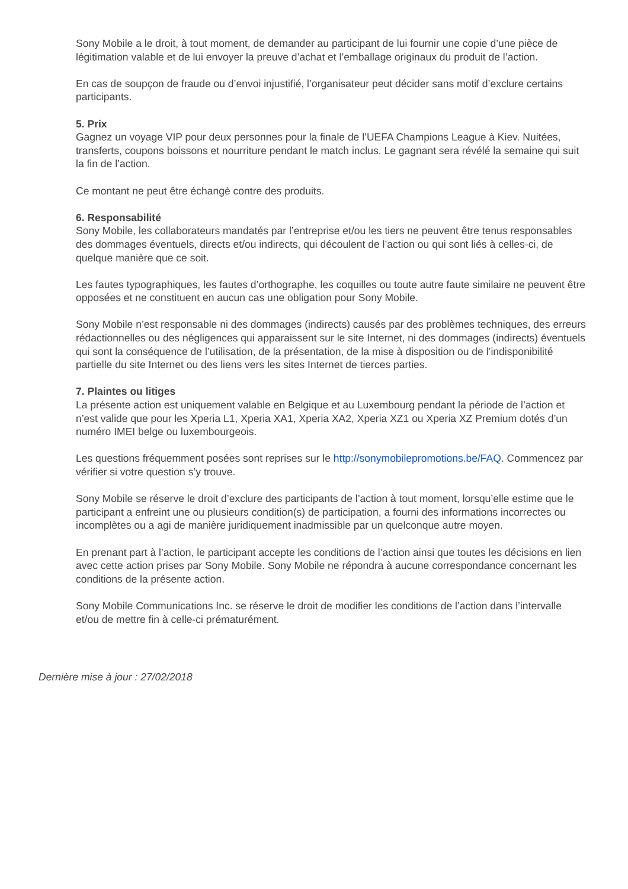Sony Mobile a le droit, à tout moment, de demander au participant de lui fournir une copie d’une pièce de légitimation valable et de lui envoyer la preuve d’achat et l’emballage originaux du produit de l’action.
En cas de soupçon de fraude ou d’envoi injustifié, l’organisateur peut décider sans motif d’exclure certains participants.
5. Prix
Gagnez un voyage VIP pour deux personnes pour la finale de l’UEFA Champions League à Kiev. Nuitées, transferts, coupons boissons et nourriture pendant le match inclus. Le gagnant sera révélé la semaine qui suit la fin de l’action.
Ce montant ne peut être échangé contre des produits.
6. Responsabilité
Sony Mobile, les collaborateurs mandatés par l’entreprise et/ou les tiers ne peuvent être tenus responsables des dommages éventuels, directs et/ou indirects, qui découlent de l’action ou qui sont liés à celles-ci, de quelque manière que ce soit.
Les fautes typographiques, les fautes d’orthographe, les coquilles ou toute autre faute similaire ne peuvent être opposées et ne constituent en aucun cas une obligation pour Sony Mobile.
Sony Mobile n’est responsable ni des dommages (indirects) causés par des problèmes techniques, des erreurs rédactionnelles ou des négligences qui apparaissent sur le site Internet, ni des dommages (indirects) éventuels qui sont la conséquence de l’utilisation, de la présentation, de la mise à disposition ou de l’indisponibilité partielle du site Internet ou des liens vers les sites Internet de tierces parties.
7. Plaintes ou litiges
La présente action est uniquement valable en Belgique et au Luxembourg pendant la période de l’action et n’est valide que pour les Xperia L1, Xperia XA1, Xperia XA2, Xperia XZ1 ou Xperia XZ Premium dotés d’un numéro IMEI belge ou luxembourgeois.
Les questions fréquemment posées sont reprises sur le http://sonymobilepromotions.be/FAQ. Commencez par vérifier si votre question s’y trouve.
Sony Mobile se réserve le droit d’exclure des participants de l’action à tout moment, lorsqu’elle estime que le participant a enfreint une ou plusieurs condition(s) de participation, a fourni des informations incorrectes ou incomplètes ou a agi de manière juridiquement inadmissible par un quelconque autre moyen.
En prenant part à l’action, le participant accepte les conditions de l’action ainsi que toutes les décisions en lien avec cette action prises par Sony Mobile. Sony Mobile ne répondra à aucune correspondance concernant les conditions de la présente action.
Sony Mobile Communications Inc. se réserve le droit de modifier les conditions de l’action dans l’intervalle et/ou de mettre fin à celle-ci prématurément.
Dernière mise à jour : 27/02/2018